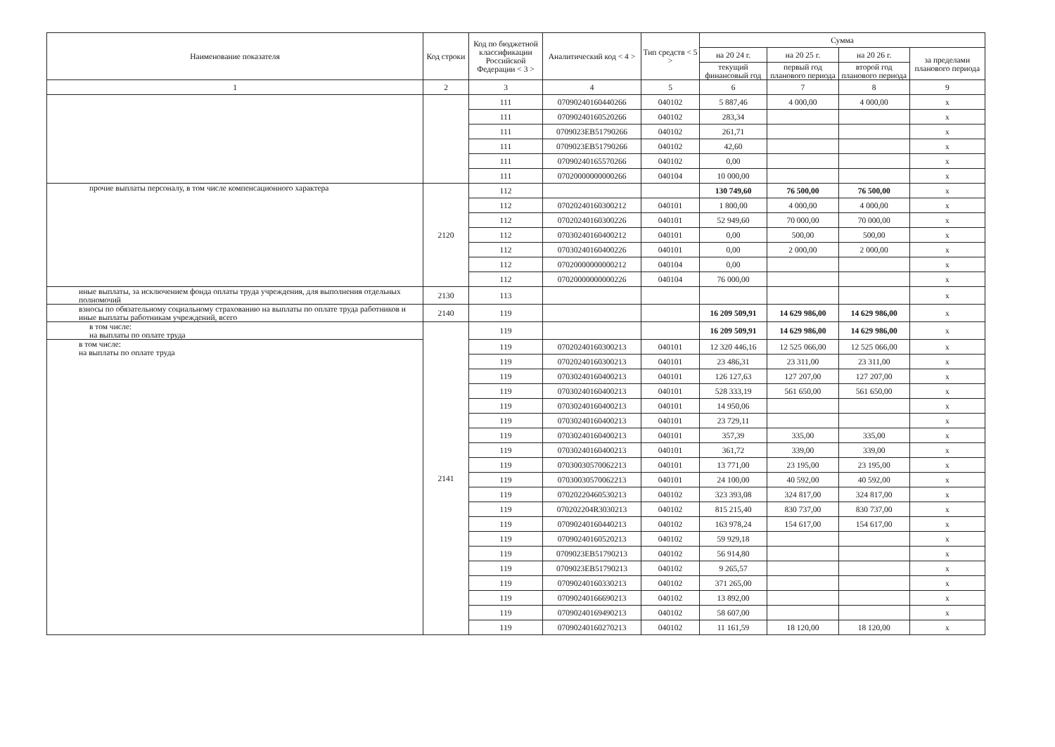| Наименование показателя | Код строки | Код по бюджетной классификации Российской Федерации < 3 > | Аналитический код < 4 > | Тип средств < 5 > | Сумма | | | |
| --- | --- | --- | --- | --- | --- | --- | --- | --- |
| | | | | | на 20 24 г. | на 20 25 г. | на 20 26 г. | за пределами планового периода |
| | | | | | текущий финансовый год | первый год планового периода | второй год планового периода | |
| 1 | 2 | 3 | 4 | 5 | 6 | 7 | 8 | 9 |
| | | 111 | 07090240160440266 | 040102 | 5 887,46 | 4 000,00 | 4 000,00 | x |
| | | 111 | 07090240160520266 | 040102 | 283,34 | | | x |
| | | 111 | 0709023EB51790266 | 040102 | 261,71 | | | x |
| | | 111 | 0709023EB51790266 | 040102 | 42,60 | | | x |
| | | 111 | 07090240165570266 | 040102 | 0,00 | | | x |
| | | 111 | 07020000000000266 | 040104 | 10 000,00 | | | x |
| прочие выплаты персоналу, в том числе компенсационного характера | 2120 | 112 | | | 130 749,60 | 76 500,00 | 76 500,00 | x |
| | | 112 | 07020240160300212 | 040101 | 1 800,00 | 4 000,00 | 4 000,00 | x |
| | | 112 | 07020240160300226 | 040101 | 52 949,60 | 70 000,00 | 70 000,00 | x |
| | | 112 | 07030240160400212 | 040101 | 0,00 | 500,00 | 500,00 | x |
| | | 112 | 07030240160400226 | 040101 | 0,00 | 2 000,00 | 2 000,00 | x |
| | | 112 | 07020000000000212 | 040104 | 0,00 | | | x |
| | | 112 | 07020000000000226 | 040104 | 76 000,00 | | | x |
| иные выплаты, за исключением фонда оплаты труда учреждения, для выполнения отдельных полномочий | 2130 | 113 | | | | | | x |
| взносы по обязательному социальному страхованию на выплаты по оплате труда работников и иные выплаты работникам учреждений, всего | 2140 | 119 | | | 16 209 509,91 | 14 629 986,00 | 14 629 986,00 | x |
| в том числе: на выплаты по оплате труда | 2141 | 119 | | | 16 209 509,91 | 14 629 986,00 | 14 629 986,00 | x |
| в том числе: на выплаты по оплате труда | | 119 | 07020240160300213 | 040101 | 12 320 446,16 | 12 525 066,00 | 12 525 066,00 | x |
| | | 119 | 07020240160300213 | 040101 | 23 486,31 | 23 311,00 | 23 311,00 | x |
| | | 119 | 07030240160400213 | 040101 | 126 127,63 | 127 207,00 | 127 207,00 | x |
| | | 119 | 07030240160400213 | 040101 | 528 333,19 | 561 650,00 | 561 650,00 | x |
| | | 119 | 07030240160400213 | 040101 | 14 950,06 | | | x |
| | | 119 | 07030240160400213 | 040101 | 23 729,11 | | | x |
| | | 119 | 07030240160400213 | 040101 | 357,39 | 335,00 | 335,00 | x |
| | | 119 | 07030240160400213 | 040101 | 361,72 | 339,00 | 339,00 | x |
| | | 119 | 07030030570062213 | 040101 | 13 771,00 | 23 195,00 | 23 195,00 | x |
| | | 119 | 07030030570062213 | 040101 | 24 100,00 | 40 592,00 | 40 592,00 | x |
| | | 119 | 07020220460530213 | 040102 | 323 393,08 | 324 817,00 | 324 817,00 | x |
| | | 119 | 070202204R3030213 | 040102 | 815 215,40 | 830 737,00 | 830 737,00 | x |
| | | 119 | 07090240160440213 | 040102 | 163 978,24 | 154 617,00 | 154 617,00 | x |
| | | 119 | 07090240160520213 | 040102 | 59 929,18 | | | x |
| | | 119 | 0709023EB51790213 | 040102 | 56 914,80 | | | x |
| | | 119 | 0709023EB51790213 | 040102 | 9 265,57 | | | x |
| | | 119 | 07090240160330213 | 040102 | 371 265,00 | | | x |
| | | 119 | 07090240166690213 | 040102 | 13 892,00 | | | x |
| | | 119 | 07090240169490213 | 040102 | 58 607,00 | | | x |
| | | 119 | 07090240160270213 | 040102 | 11 161,59 | 18 120,00 | 18 120,00 | x |